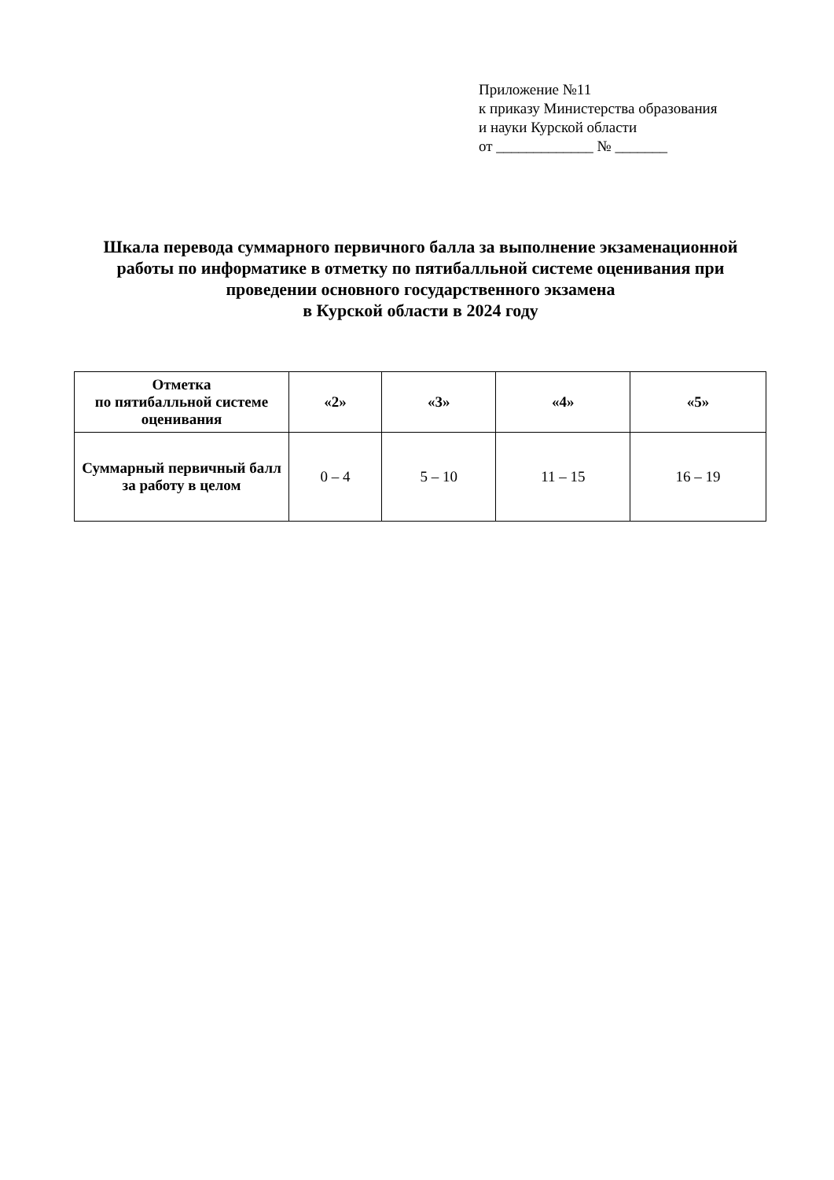Приложение №11
к приказу Министерства образования
и науки Курской области
от _____________ № _______
Шкала перевода суммарного первичного балла за выполнение экзаменационной работы по информатике в отметку по пятибалльной системе оценивания при проведении основного государственного экзамена
в Курской области в 2024 году
| Отметка по пятибалльной системе оценивания | «2» | «3» | «4» | «5» |
| --- | --- | --- | --- | --- |
| Суммарный первичный балл за работу в целом | 0 – 4 | 5 – 10 | 11 – 15 | 16 – 19 |